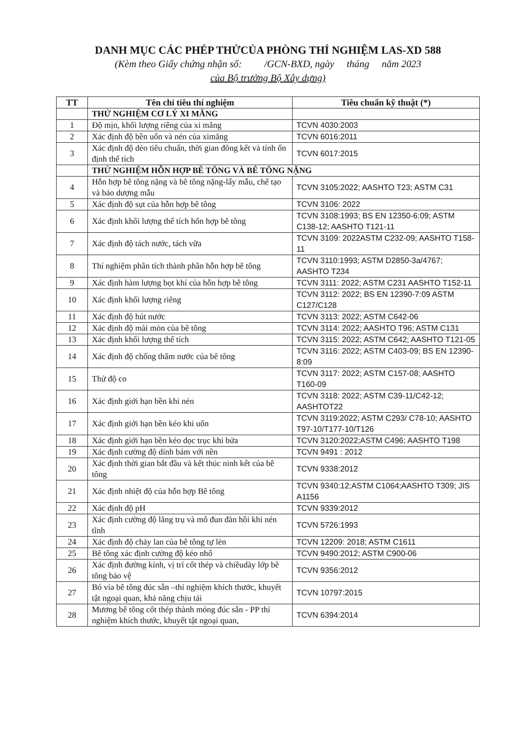DANH MỤC CÁC PHÉP THỬCỦA PHÒNG THÍ NGHIỆM LAS-XD 588
(Kèm theo Giấy chứng nhận số: /GCN-BXD, ngày tháng năm 2023
của Bộ trưởng Bộ Xây dựng)
| TT | Tên chỉ tiêu thí nghiệm | Tiêu chuẩn kỹ thuật (*) |
| --- | --- | --- |
| | THỬ NGHIỆM CƠ LÝ XI MĂNG | |
| 1 | Độ mịn, khối lượng riêng của xi măng | TCVN 4030:2003 |
| 2 | Xác định độ bền uốn và nén của ximăng | TCVN 6016:2011 |
| 3 | Xác định độ dẻo tiêu chuẩn, thời gian đông kết và tính ổn định thể tích | TCVN 6017:2015 |
| | THỬ NGHIỆM HỖN HỢP BÊ TÔNG VÀ BÊ TÔNG NẶNG | |
| 4 | Hỗn hợp bê tông nặng và bê tông nặng-lấy mẫu, chế tạo và bảo dượng mẫu | TCVN 3105:2022; AASHTO T23; ASTM C31 |
| 5 | Xác định độ sụt của hỗn hợp bê tông | TCVN 3106: 2022 |
| 6 | Xác định khối lượng thể tích hốn hợp bê tông | TCVN 3108:1993; BS EN 12350-6:09; ASTM C138-12; AASHTO T121-11 |
| 7 | Xác định độ tách nước, tách vữa | TCVN 3109: 2022ASTM C232-09; AASHTO T158-11 |
| 8 | Thí nghiệm phân tích thành phần hỗn hợp bê tông | TCVN 3110:1993; ASTM D2850-3a/4767; AASHTO T234 |
| 9 | Xác định hàm lượng bọt khí của hỗn hợp bê tông | TCVN 3111: 2022; ASTM C231 AASHTO T152-11 |
| 10 | Xác định khối lượng riêng | TCVN 3112: 2022; BS EN 12390-7:09 ASTM C127/C128 |
| 11 | Xác định độ hút nước | TCVN 3113: 2022; ASTM C642-06 |
| 12 | Xác định độ mài mòn của bê tông | TCVN 3114: 2022; AASHTO T96; ASTM C131 |
| 13 | Xác định khối lượng thể tích | TCVN 3115: 2022; ASTM C642; AASHTO T121-05 |
| 14 | Xác định độ chống thấm nước của bê tông | TCVN 3116: 2022; ASTM C403-09; BS EN 12390-8:09 |
| 15 | Thử độ co | TCVN 3117: 2022; ASTM C157-08; AASHTO T160-09 |
| 16 | Xác định giới hạn bền khi nén | TCVN 3118: 2022; ASTM C39-11/C42-12; AASHTOT22 |
| 17 | Xác định giới hạn bền kéo khi uốn | TCVN 3119:2022; ASTM C293/ C78-10; AASHTO T97-10/T177-10/T126 |
| 18 | Xác định giới hạn bền kéo dọc trục khi bửa | TCVN 3120:2022;ASTM C496; AASHTO T198 |
| 19 | Xác định cường độ dính bám với nền | TCVN 9491 : 2012 |
| 20 | Xác định thời gian bắt đầu và kết thúc ninh kết của bê tông | TCVN 9338:2012 |
| 21 | Xác định nhiệt độ của hỗn hợp Bê tông | TCVN 9340:12;ASTM C1064;AASHTO T309; JIS A1156 |
| 22 | Xác định độ pH | TCVN 9339:2012 |
| 23 | Xác định cường độ lăng trụ và mô đun đàn hồi khi nén tĩnh | TCVN 5726:1993 |
| 24 | Xác định độ chảy lan của bê tông tự lèn | TCVN 12209: 2018; ASTM C1611 |
| 25 | Bê tông xác định cường độ kéo nhổ | TCVN 9490:2012; ASTM C900-06 |
| 26 | Xác định đường kính, vị trí cốt thép và chiềudày lớp bê tông bảo vệ | TCVN 9356:2012 |
| 27 | Bó vỉa bê tông đúc sẵn –thí nghiệm khích thước, khuyết tật ngoại quan, khả năng chịu tải | TCVN 10797:2015 |
| 28 | Mương bê tông cốt thép thành mỏng đúc sẵn - PP thí nghiệm khích thước, khuyết tật ngoại quan, | TCVN 6394:2014 |